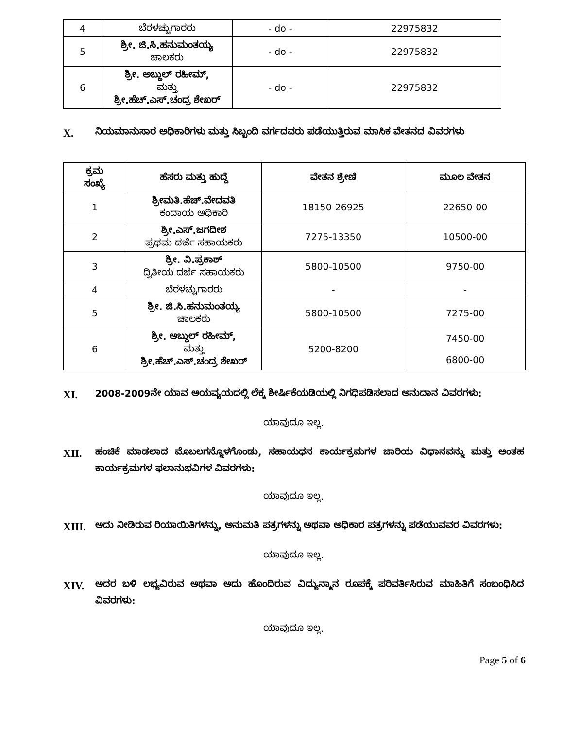| 4 | ಬೆರಳಚ್ಚುಗಾರರು | - do - | 22975832 |
| 5 | ಶ್ರೀ. ಜಿ.ಸಿ.ಹನುಮಂತಯ್ಯ ಚಾಲಕರು | - do - | 22975832 |
| 6 | ಶ್ರೀ. ಅಬ್ದುಲ್ ರಹೀಮ್, ಮತ್ತು ಶ್ರೀ.ಹೆಚ್.ಎಸ್.ಚಂದ್ರ ಶೇಖರ್ | - do - | 22975832 |
X.
ನಿಯಮಾನುಸಾರ ಅಧಿಕಾರಿಗಳು ಮತ್ತು ಸಿಬ್ಬಂದಿ ವರ್ಗದವರು ಪಡೆಯುತ್ತಿರುವ ಮಾಸಿಕ ವೇತನದ ವಿವರಗಳು
| ಕ್ರಮ ಸಂಖ್ಯೆ | ಹೆಸರು ಮತ್ತು ಹುದ್ದೆ | ವೇತನ ಶ್ರೇಣಿ | ಮೂಲ ವೇತನ |
| --- | --- | --- | --- |
| 1 | ಶ್ರೀಮತಿ.ಹೆಚ್.ವೇದವತಿ ಕಂದಾಯ ಅಧಿಕಾರಿ | 18150-26925 | 22650-00 |
| 2 | ಶ್ರೀ.ಎಸ್.ಜಗದೀಶ ಪ್ರಥಮ ದರ್ಜೆ ಸಹಾಯಕರು | 7275-13350 | 10500-00 |
| 3 | ಶ್ರೀ. ವಿ.ಪ್ರಕಾಶ್ ದ್ವಿತೀಯ ದರ್ಜೆ ಸಹಾಯಕರು | 5800-10500 | 9750-00 |
| 4 | ಬೆರಳಚ್ಚುಗಾರರು | - | - |
| 5 | ಶ್ರೀ. ಜಿ.ಸಿ.ಹನುಮಂತಯ್ಯ ಚಾಲಕರು | 5800-10500 | 7275-00 |
| 6 | ಶ್ರೀ. ಅಬ್ದುಲ್ ರಹೀಮ್, ಮತ್ತು ಶ್ರೀ.ಹೆಚ್.ಎಸ್.ಚಂದ್ರ ಶೇಖರ್ | 5200-8200 | 7450-00 6800-00 |
XI.
2008-2009ನೇ ಯಾವ ಆಯವ್ಯಯದಲ್ಲಿ ಲೆಕ್ಕ ಶೀರ್ಷಿಕೆಯಡಿಯಲ್ಲಿ ನಿಗಧಿಪಡಿಸಲಾದ ಅನುದಾನ ವಿವರಗಳು:
ಯಾವುದೂ ಇಲ್ಲ.
XII.
ಹಂಚಿಕೆ ಮಾಡಲಾದ ಮೊಬಲಗನ್ನೊಳಗೊಂಡು, ಸಹಾಯಧನ ಕಾರ್ಯಕ್ರಮಗಳ ಜಾರಿಯ ವಿಧಾನವನ್ನು ಮತ್ತು ಅಂತಹ ಕಾರ್ಯಕ್ರಮಗಳ ಫಲಾನುಭವಿಗಳ ವಿವರಗಳು:
ಯಾವುದೂ ಇಲ್ಲ.
XIII.
ಅದು ನೀಡಿರುವ ರಿಯಾಯಿತಿಗಳನ್ನು, ಅನುಮತಿ ಪತ್ರಗಳನ್ನು ಅಥವಾ ಅಧಿಕಾರ ಪತ್ರಗಳನ್ನು ಪಡೆಯುವವರ ವಿವರಗಳು:
ಯಾವುದೂ ಇಲ್ಲ.
XIV.
ಅದರ ಬಳಿ ಲಭ್ಯವಿರುವ ಅಥವಾ ಅದು ಹೊಂದಿರುವ ವಿದ್ಯುನ್ಮಾನ ರೂಪಕ್ಕೆ ಪರಿವರ್ತಿಸಿರುವ ಮಾಹಿತಿಗೆ ಸಂಬಂಧಿಸಿದ ವಿವರಗಳು:
ಯಾವುದೂ ಇಲ್ಲ.
Page 5 of 6